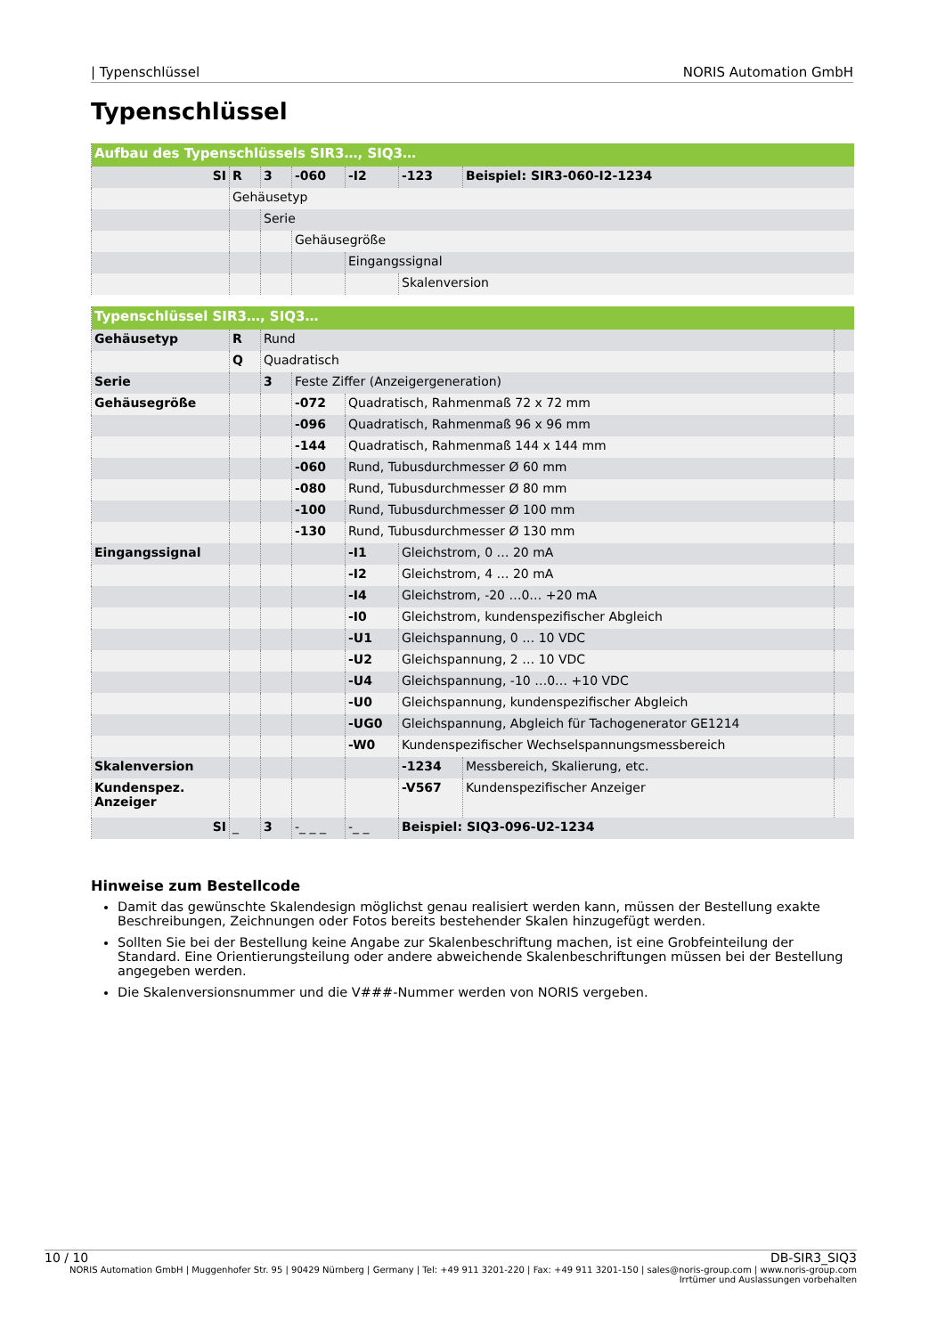| Typenschlüssel NORIS Automation GmbH
Typenschlüssel
| Aufbau des Typenschlüssels SIR3…, SIQ3… | | | | | | |
| --- | --- | --- | --- | --- | --- | --- |
| SI | R | 3 | -060 | -I2 | -123 | Beispiel: SIR3-060-I2-1234 |
| | Gehäusetyp | | | | | |
| | | Serie | | | | |
| | | | Gehäusegröße | | | |
| | | | | Eingangssignal | | |
| | | | | | Skalenversion | |
| Typenschlüssel SIR3…, SIQ3… | | | | | | | |
| --- | --- | --- | --- | --- | --- | --- | --- |
| Gehäusetyp | R | Rund | | | | | |
| | Q | Quadratisch | | | | | |
| Serie | | 3 | Feste Ziffer (Anzeigergeneration) | | | | |
| Gehäusegröße | | | -072 | Quadratisch, Rahmenmaß 72 x 72 mm | | | |
| | | | -096 | Quadratisch, Rahmenmaß 96 x 96 mm | | | |
| | | | -144 | Quadratisch, Rahmenmaß 144 x 144 mm | | | |
| | | | -060 | Rund, Tubusdurchmesser Ø 60 mm | | | |
| | | | -080 | Rund, Tubusdurchmesser Ø 80 mm | | | |
| | | | -100 | Rund, Tubusdurchmesser Ø 100 mm | | | |
| | | | -130 | Rund, Tubusdurchmesser Ø 130 mm | | | |
| Eingangssignal | | | | -I1 | Gleichstrom, 0 … 20 mA | | |
| | | | | -I2 | Gleichstrom, 4 … 20 mA | | |
| | | | | -I4 | Gleichstrom, -20 …0… +20 mA | | |
| | | | | -I0 | Gleichstrom, kundenspezifischer Abgleich | | |
| | | | | -U1 | Gleichspannung, 0 … 10 VDC | | |
| | | | | -U2 | Gleichspannung, 2 … 10 VDC | | |
| | | | | -U4 | Gleichspannung, -10 …0… +10 VDC | | |
| | | | | -U0 | Gleichspannung, kundenspezifischer Abgleich | | |
| | | | | -UG0 | Gleichspannung, Abgleich für Tachogenerator GE1214 | | |
| | | | | -W0 | Kundenspezifischer Wechselspannungsmessbereich | | |
| Skalenversion | | | | | -1234 | Messbereich, Skalierung, etc. | |
| Kundenspez. Anzeiger | | | | | -V567 | Kundenspezifischer Anzeiger | |
| SI | _ | 3 | -_ _ _ | -_ _ | Beispiel: SIQ3-096-U2-1234 | | |
Hinweise zum Bestellcode
Damit das gewünschte Skalendesign möglichst genau realisiert werden kann, müssen der Bestellung exakte Beschreibungen, Zeichnungen oder Fotos bereits bestehender Skalen hinzugefügt werden.
Sollten Sie bei der Bestellung keine Angabe zur Skalenbeschriftung machen, ist eine Grobfeinteilung der Standard. Eine Orientierungsteilung oder andere abweichende Skalenbeschriftungen müssen bei der Bestellung angegeben werden.
Die Skalenversionsnummer und die V###-Nummer werden von NORIS vergeben.
10 / 10 DB-SIR3_SIQ3
NORIS Automation GmbH | Muggenhofer Str. 95 | 90429 Nürnberg | Germany | Tel: +49 911 3201-220 | Fax: +49 911 3201-150 | sales@noris-group.com | www.noris-group.com
Irrtümer und Auslassungen vorbehalten